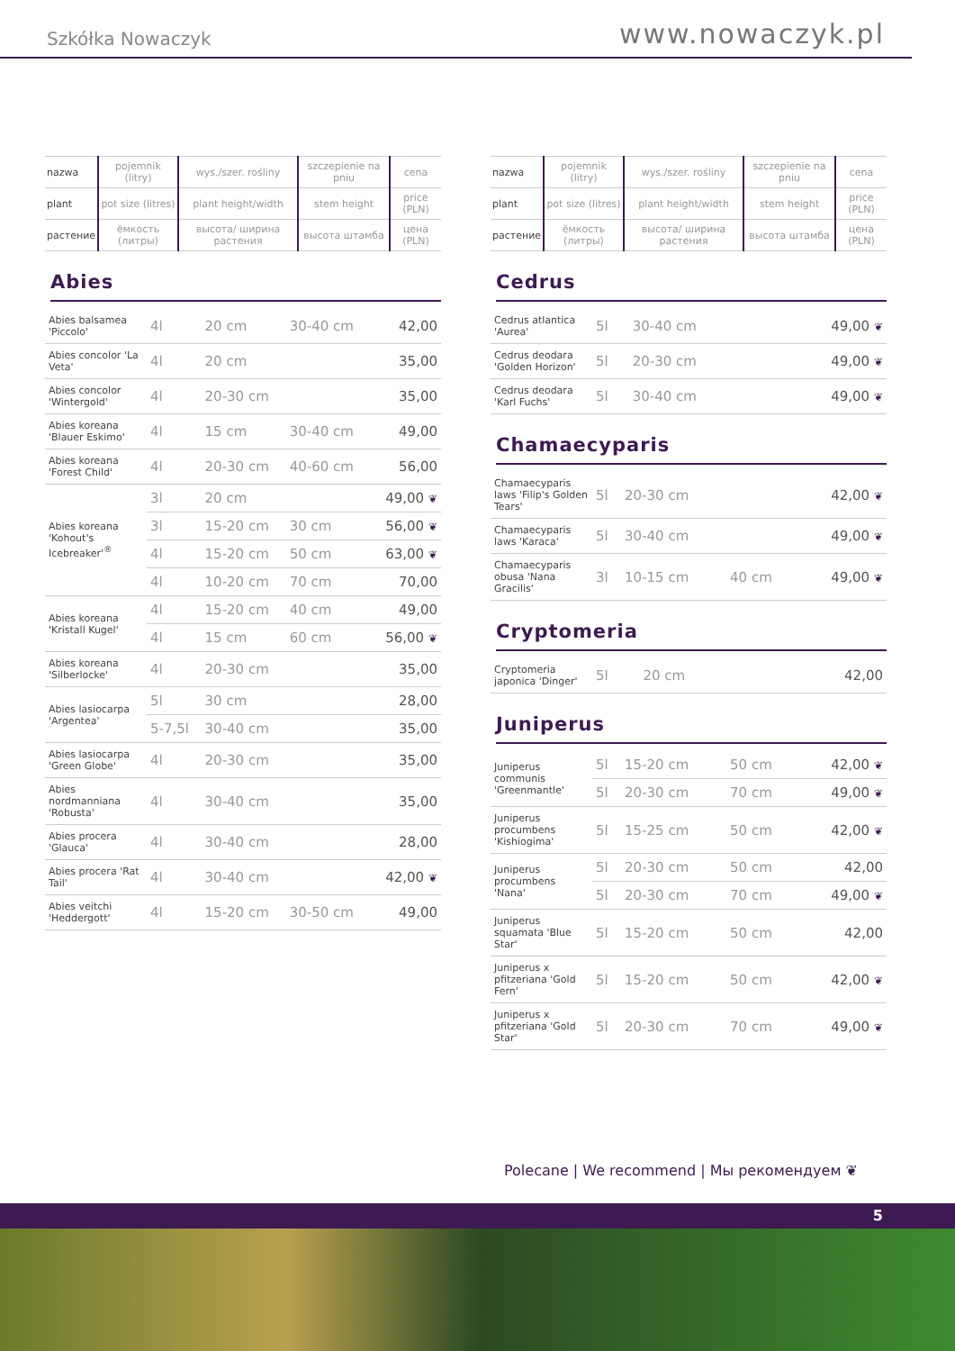Szkółka Nowaczyk
www.nowaczyk.pl
| nazwa | pojemnik (litry) | wys./szer. rośliny | szczepienie na pniu | cena |
| plant | pot size (litres) | plant height/width | stem height | price (PLN) |
| растение | ёмкость (литры) | высота/ ширина растения | высота штамба | цена (PLN) |
Abies
| Abies balsamea 'Piccolo' | 4l | 20 cm | 30-40 cm | 42,00 |
| Abies concolor 'La Veta' | 4l | 20 cm | | 35,00 |
| Abies concolor 'Wintergold' | 4l | 20-30 cm | | 35,00 |
| Abies koreana 'Blauer Eskimo' | 4l | 15 cm | 30-40 cm | 49,00 |
| Abies koreana 'Forest Child' | 4l | 20-30 cm | 40-60 cm | 56,00 |
| Abies koreana 'Kohout's Icebreaker'<sup>®</sup> | 3l | 20 cm | | 49,00 ❦ |
| | 3l | 15-20 cm | 30 cm | 56,00 ❦ |
| | 4l | 15-20 cm | 50 cm | 63,00 ❦ |
| | 4l | 10-20 cm | 70 cm | 70,00 |
| Abies koreana 'Kristall Kugel' | 4l | 15-20 cm | 40 cm | 49,00 |
| | 4l | 15 cm | 60 cm | 56,00 ❦ |
| Abies koreana 'Silberlocke' | 4l | 20-30 cm | | 35,00 |
| Abies lasiocarpa 'Argentea' | 5l | 30 cm | | 28,00 |
| | 5-7,5l | 30-40 cm | | 35,00 |
| Abies lasiocarpa 'Green Globe' | 4l | 20-30 cm | | 35,00 |
| Abies nordmanniana 'Robusta' | 4l | 30-40 cm | | 35,00 |
| Abies procera 'Glauca' | 4l | 30-40 cm | | 28,00 |
| Abies procera 'Rat Tail' | 4l | 30-40 cm | | 42,00 ❦ |
| Abies veitchi 'Heddergott' | 4l | 15-20 cm | 30-50 cm | 49,00 |
| nazwa | pojemnik (litry) | wys./szer. rośliny | szczepienie na pniu | cena |
| plant | pot size (litres) | plant height/width | stem height | price (PLN) |
| растение | ёмкость (литры) | высота/ ширина растения | высота штамба | цена (PLN) |
Cedrus
| Cedrus atlantica 'Aurea' | 5l | 30-40 cm | | 49,00 ❦ |
| Cedrus deodara 'Golden Horizon' | 5l | 20-30 cm | | 49,00 ❦ |
| Cedrus deodara 'Karl Fuchs' | 5l | 30-40 cm | | 49,00 ❦ |
Chamaecyparis
| Chamaecyparis laws 'Filip's Golden Tears' | 5l | 20-30 cm | | 42,00 ❦ |
| Chamaecyparis laws 'Karaca' | 5l | 30-40 cm | | 49,00 ❦ |
| Chamaecyparis obusa 'Nana Gracilis' | 3l | 10-15 cm | 40 cm | 49,00 ❦ |
Cryptomeria
| Cryptomeria japonica 'Dinger' | 5l | 20 cm | | 42,00 |
Juniperus
| Juniperus communis 'Greenmantle' | 5l | 15-20 cm | 50 cm | 42,00 ❦ |
| | 5l | 20-30 cm | 70 cm | 49,00 ❦ |
| Juniperus procumbens 'Kishiogima' | 5l | 15-25 cm | 50 cm | 42,00 ❦ |
| Juniperus procumbens 'Nana' | 5l | 20-30 cm | 50 cm | 42,00 |
| | 5l | 20-30 cm | 70 cm | 49,00 ❦ |
| Juniperus squamata 'Blue Star' | 5l | 15-20 cm | 50 cm | 42,00 |
| Juniperus x pfitzeriana 'Gold Fern' | 5l | 15-20 cm | 50 cm | 42,00 ❦ |
| Juniperus x pfitzeriana 'Gold Star' | 5l | 20-30 cm | 70 cm | 49,00 ❦ |
Polecane | We recommend | Мы рекомендуем ❦
5